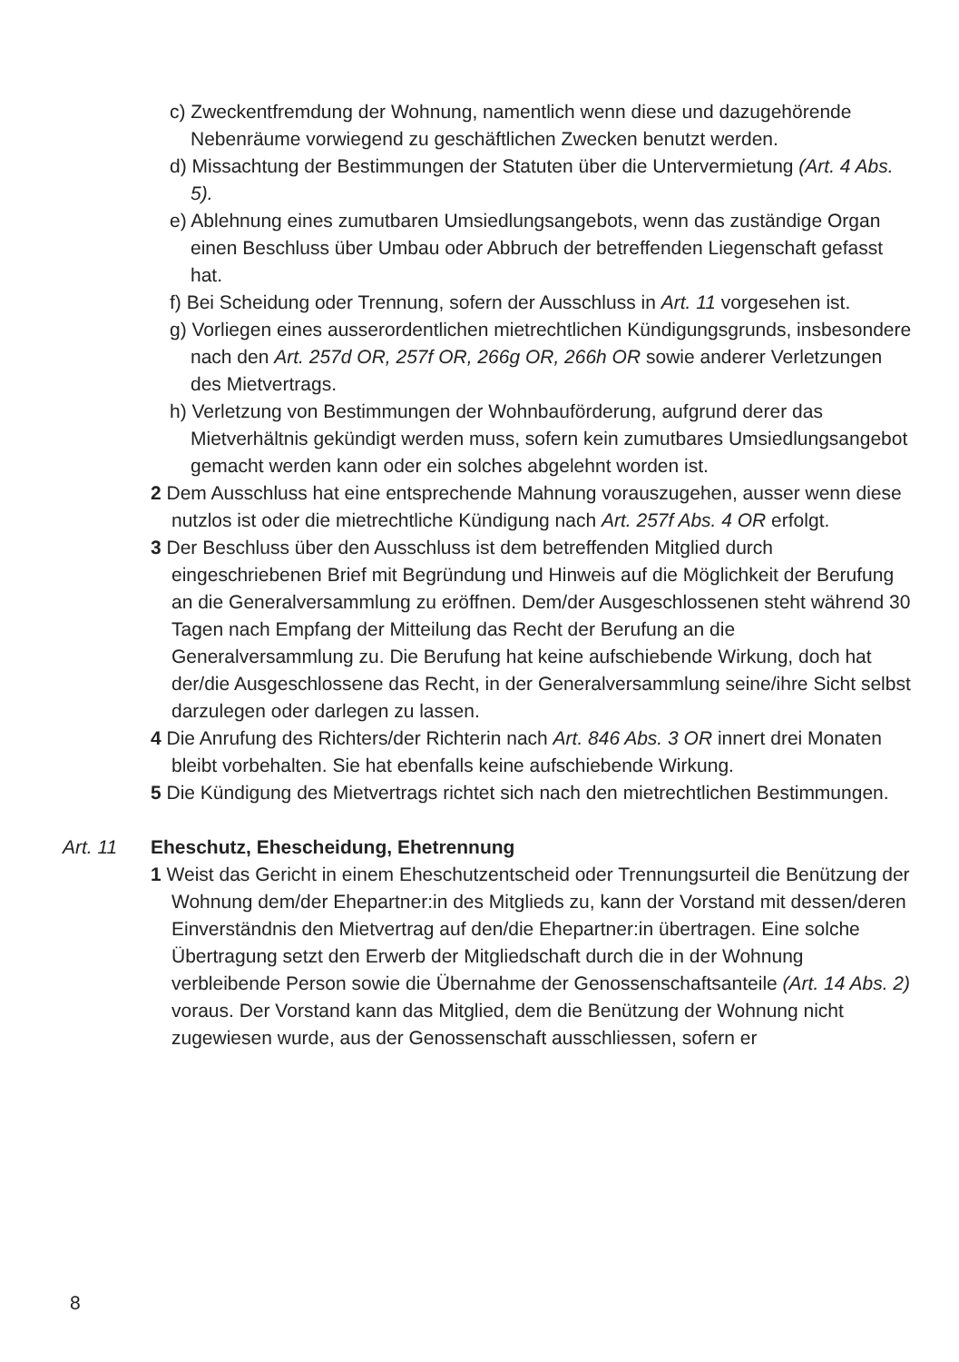c) Zweckentfremdung der Wohnung, namentlich wenn diese und dazugehörende Nebenräume vorwiegend zu geschäftlichen Zwecken benutzt werden.
d) Missachtung der Bestimmungen der Statuten über die Untervermietung (Art. 4 Abs. 5).
e) Ablehnung eines zumutbaren Umsiedlungsangebots, wenn das zuständige Organ einen Beschluss über Umbau oder Abbruch der betreffenden Liegenschaft gefasst hat.
f) Bei Scheidung oder Trennung, sofern der Ausschluss in Art. 11 vorgesehen ist.
g) Vorliegen eines ausserordentlichen mietrechtlichen Kündigungsgrunds, insbesondere nach den Art. 257d OR, 257f OR, 266g OR, 266h OR sowie anderer Verletzungen des Mietvertrags.
h) Verletzung von Bestimmungen der Wohnbauförderung, aufgrund derer das Mietverhältnis gekündigt werden muss, sofern kein zumutbares Umsiedlungsangebot gemacht werden kann oder ein solches abgelehnt worden ist.
2 Dem Ausschluss hat eine entsprechende Mahnung vorauszugehen, ausser wenn diese nutzlos ist oder die mietrechtliche Kündigung nach Art. 257f Abs. 4 OR erfolgt.
3 Der Beschluss über den Ausschluss ist dem betreffenden Mitglied durch eingeschriebenen Brief mit Begründung und Hinweis auf die Möglichkeit der Berufung an die Generalversammlung zu eröffnen. Dem/der Ausgeschlossenen steht während 30 Tagen nach Empfang der Mitteilung das Recht der Berufung an die Generalversammlung zu. Die Berufung hat keine aufschiebende Wirkung, doch hat der/die Ausgeschlossene das Recht, in der Generalversammlung seine/ihre Sicht selbst darzulegen oder darlegen zu lassen.
4 Die Anrufung des Richters/der Richterin nach Art. 846 Abs. 3 OR innert drei Monaten bleibt vorbehalten. Sie hat ebenfalls keine aufschiebende Wirkung.
5 Die Kündigung des Mietvertrags richtet sich nach den mietrechtlichen Bestimmungen.
Art. 11 Eheschutz, Ehescheidung, Ehetrennung
1 Weist das Gericht in einem Eheschutzentscheid oder Trennungsurteil die Benützung der Wohnung dem/der Ehepartner:in des Mitglieds zu, kann der Vorstand mit dessen/deren Einverständnis den Mietvertrag auf den/die Ehepartner:in übertragen. Eine solche Übertragung setzt den Erwerb der Mitgliedschaft durch die in der Wohnung verbleibende Person sowie die Übernahme der Genossenschaftsanteile (Art. 14 Abs. 2) voraus. Der Vorstand kann das Mitglied, dem die Benützung der Wohnung nicht zugewiesen wurde, aus der Genossenschaft ausschliessen, sofern er
8